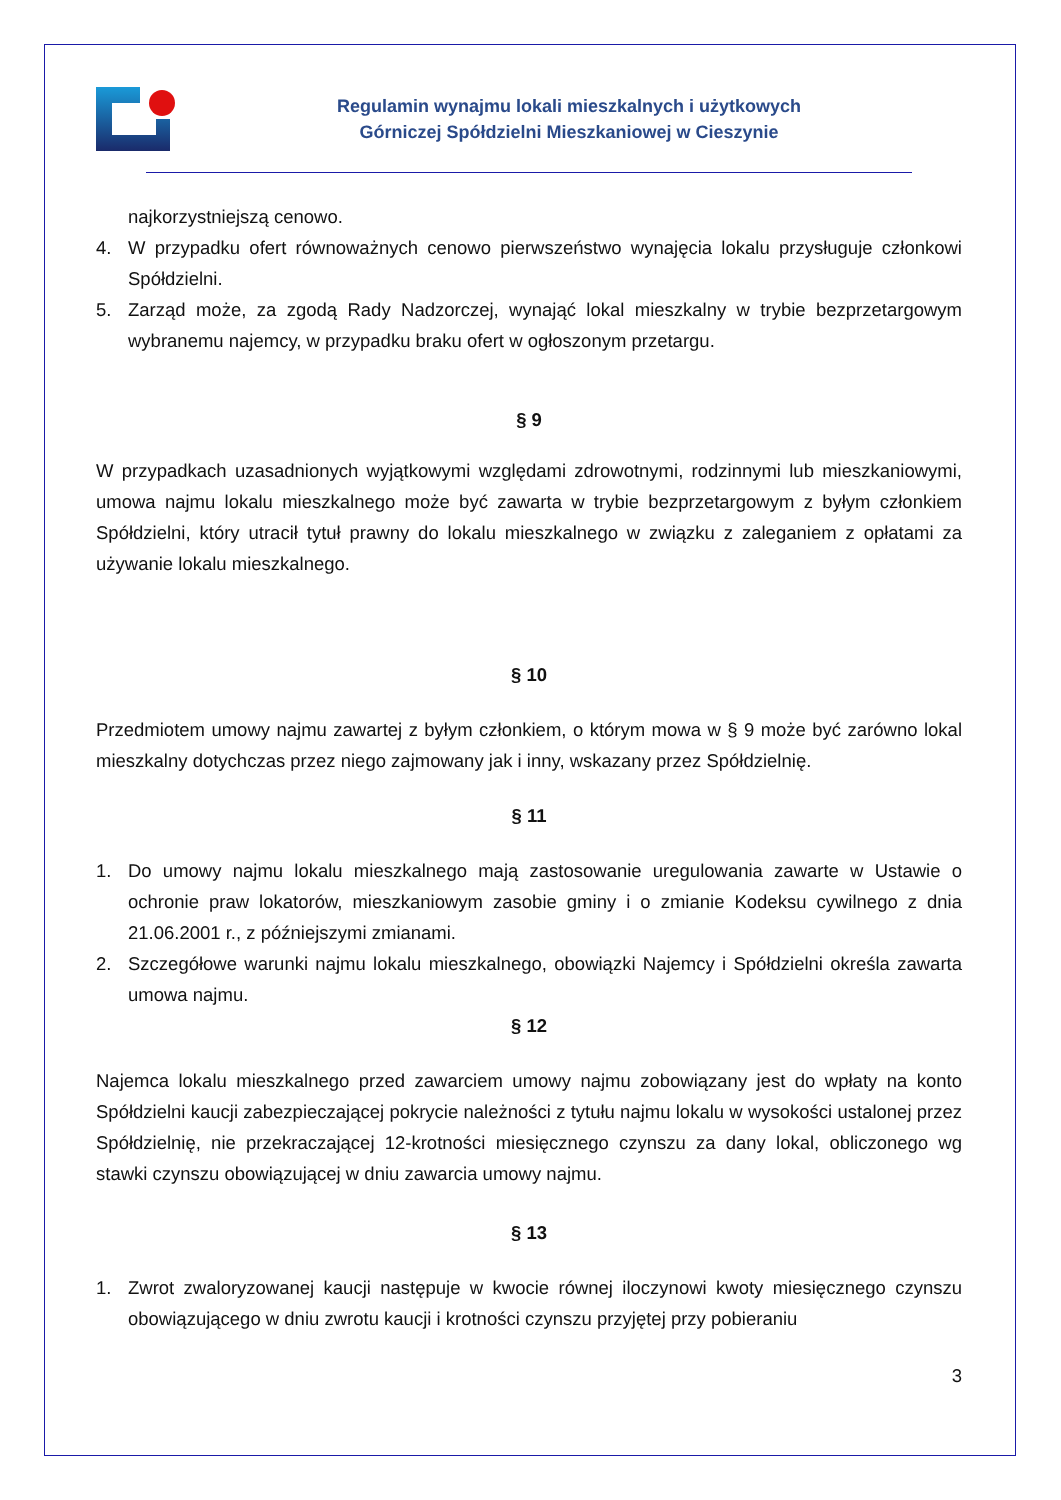Regulamin wynajmu lokali mieszkalnych i użytkowych
Górniczej Spółdzielni Mieszkaniowej w Cieszynie
najkorzystniejszą cenowo.
4. W przypadku ofert równoważnych cenowo pierwszeństwo wynajęcia lokalu przysługuje członkowi Spółdzielni.
5. Zarząd może, za zgodą Rady Nadzorczej, wynająć lokal mieszkalny w trybie bezprzetargowym wybranemu najemcy, w przypadku braku ofert w ogłoszonym przetargu.
§ 9
W przypadkach uzasadnionych wyjątkowymi względami zdrowotnymi, rodzinnymi lub mieszkaniowymi, umowa najmu lokalu mieszkalnego może być zawarta w trybie bezprzetargowym z byłym członkiem Spółdzielni, który utracił tytuł prawny do lokalu mieszkalnego w związku z zaleganiem z opłatami za używanie lokalu mieszkalnego.
§ 10
Przedmiotem umowy najmu zawartej z byłym członkiem, o którym mowa w § 9 może być zarówno lokal mieszkalny dotychczas przez niego zajmowany jak i inny, wskazany przez Spółdzielnię.
§ 11
1. Do umowy najmu lokalu mieszkalnego mają zastosowanie uregulowania zawarte w Ustawie o ochronie praw lokatorów, mieszkaniowym zasobie gminy i o zmianie Kodeksu cywilnego z dnia 21.06.2001 r., z późniejszymi zmianami.
2. Szczegółowe warunki najmu lokalu mieszkalnego, obowiązki Najemcy i Spółdzielni określa zawarta umowa najmu.
§ 12
Najemca lokalu mieszkalnego przed zawarciem umowy najmu zobowiązany jest do wpłaty na konto Spółdzielni kaucji zabezpieczającej pokrycie należności z tytułu najmu lokalu w wysokości ustalonej przez Spółdzielnię, nie przekraczającej 12-krotności miesięcznego czynszu za dany lokal, obliczonego wg stawki czynszu obowiązującej w dniu zawarcia umowy najmu.
§ 13
1. Zwrot zwaloryzowanej kaucji następuje w kwocie równej iloczynowi kwoty miesięcznego czynszu obowiązującego w dniu zwrotu kaucji i krotności czynszu przyjętej przy pobieraniu
3